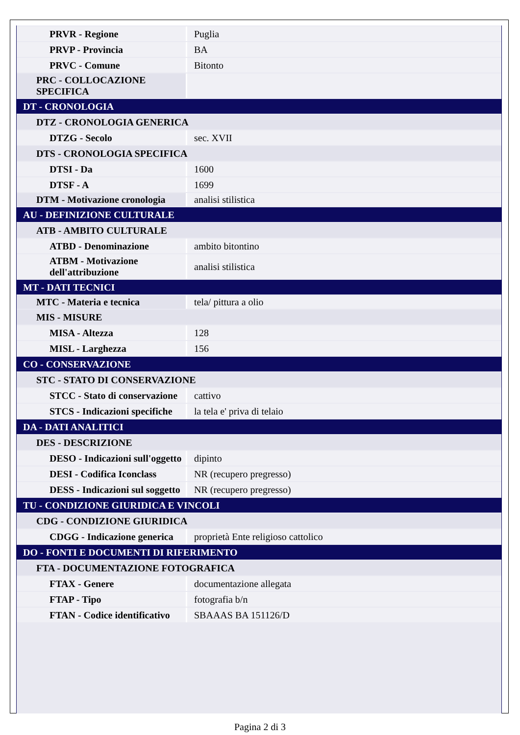| PRVR - Regione | Puglia |
| PRVP - Provincia | BA |
| PRVC - Comune | Bitonto |
| PRC - COLLOCAZIONE SPECIFICA | |
| DT - CRONOLOGIA | |
| DTZ - CRONOLOGIA GENERICA | |
| DTZG - Secolo | sec. XVII |
| DTS - CRONOLOGIA SPECIFICA | |
| DTSI - Da | 1600 |
| DTSF - A | 1699 |
| DTM - Motivazione cronologia | analisi stilistica |
| AU - DEFINIZIONE CULTURALE | |
| ATB - AMBITO CULTURALE | |
| ATBD - Denominazione | ambito bitontino |
| ATBM - Motivazione dell'attribuzione | analisi stilistica |
| MT - DATI TECNICI | |
| MTC - Materia e tecnica | tela/ pittura a olio |
| MIS - MISURE | |
| MISA - Altezza | 128 |
| MISL - Larghezza | 156 |
| CO - CONSERVAZIONE | |
| STC - STATO DI CONSERVAZIONE | |
| STCC - Stato di conservazione | cattivo |
| STCS - Indicazioni specifiche | la tela e' priva di telaio |
| DA - DATI ANALITICI | |
| DES - DESCRIZIONE | |
| DESO - Indicazioni sull'oggetto | dipinto |
| DESI - Codifica Iconclass | NR (recupero pregresso) |
| DESS - Indicazioni sul soggetto | NR (recupero pregresso) |
| TU - CONDIZIONE GIURIDICA E VINCOLI | |
| CDG - CONDIZIONE GIURIDICA | |
| CDGG - Indicazione generica | proprietà Ente religioso cattolico |
| DO - FONTI E DOCUMENTI DI RIFERIMENTO | |
| FTA - DOCUMENTAZIONE FOTOGRAFICA | |
| FTAX - Genere | documentazione allegata |
| FTAP - Tipo | fotografia b/n |
| FTAN - Codice identificativo | SBAAAS BA 151126/D |
Pagina 2 di 3